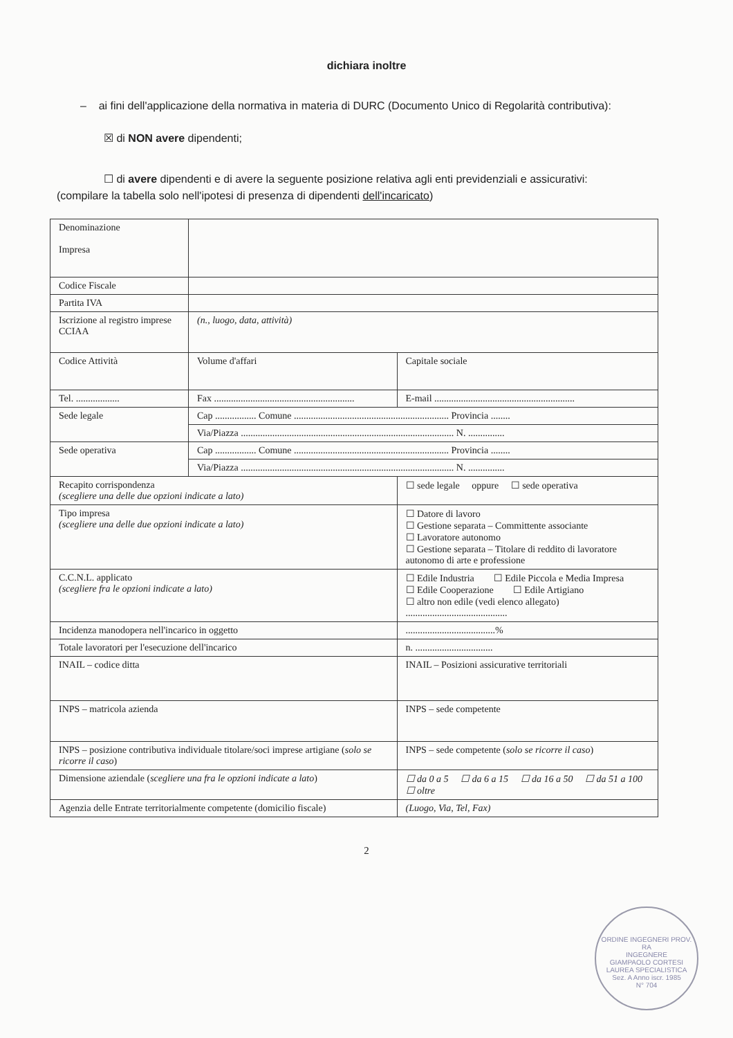dichiara inoltre
– ai fini dell'applicazione della normativa in materia di DURC (Documento Unico di Regolarità contributiva):
☒ di NON avere dipendenti;
☐ di avere dipendenti e di avere la seguente posizione relativa agli enti previdenziali e assicurativi:
(compilare la tabella solo nell'ipotesi di presenza di dipendenti dell'incaricato)
| Denominazione Impresa | | | |
| Codice Fiscale | | | |
| Partita IVA | | | |
| Iscrizione al registro imprese CCIAA | (n., luogo, data, attività) | | |
| Codice Attività | Volume d'affari | | Capitale sociale |
| Tel. .................. | Fax .......................................................... | | E-mail .......................................................... |
| Sede legale | Cap ................. Comune ................................................................ Provincia ........ | | |
| | Via/Piazza ........................................................................................ N. ............... | | |
| Sede operativa | Cap ................. Comune ................................................................ Provincia ........ | | |
| | Via/Piazza ........................................................................................ N. ............... | | |
| Recapito corrispondenza (scegliere una delle due opzioni indicate a lato) | | ☐ sede legale oppure ☐ sede operativa | |
| Tipo impresa (scegliere una delle due opzioni indicate a lato) | | ☐ Datore di lavoro ☐ Gestione separata – Committente associante ☐ Lavoratore autonomo ☐ Gestione separata – Titolare di reddito di lavoratore autonomo di arte e professione | |
| C.C.N.L. applicato (scegliere fra le opzioni indicate a lato) | | ☐ Edile Industria ☐ Edile Piccola e Media Impresa ☐ Edile Cooperazione ☐ Edile Artigiano ☐ altro non edile (vedi elenco allegato) .......................................... | |
| Incidenza manodopera nell'incarico in oggetto | | .....................................% | |
| Totale lavoratori per l'esecuzione dell'incarico | | n. ................................ | |
| INAIL – codice ditta | | INAIL – Posizioni assicurative territoriali | |
| INPS – matricola azienda | | INPS – sede competente | |
| INPS – posizione contributiva individuale titolare/soci imprese artigiane ( solo se ricorre il caso ) | | INPS – sede competente ( solo se ricorre il caso ) | |
| Dimensione aziendale ( scegliere una fra le opzioni indicate a lato ) | | ☐ da 0 a 5 ☐ da 6 a 15 ☐ da 16 a 50 ☐ da 51 a 100 ☐ oltre | |
| Agenzia delle Entrate territorialmente competente (domicilio fiscale) | | (Luogo, Via, Tel, Fax) | |
2
ORDINE INGEGNERI PROV. RA
INGEGNERE
GIAMPAOLO CORTESI
LAUREA SPECIALISTICA
Sez. A Anno iscr. 1985
N° 704